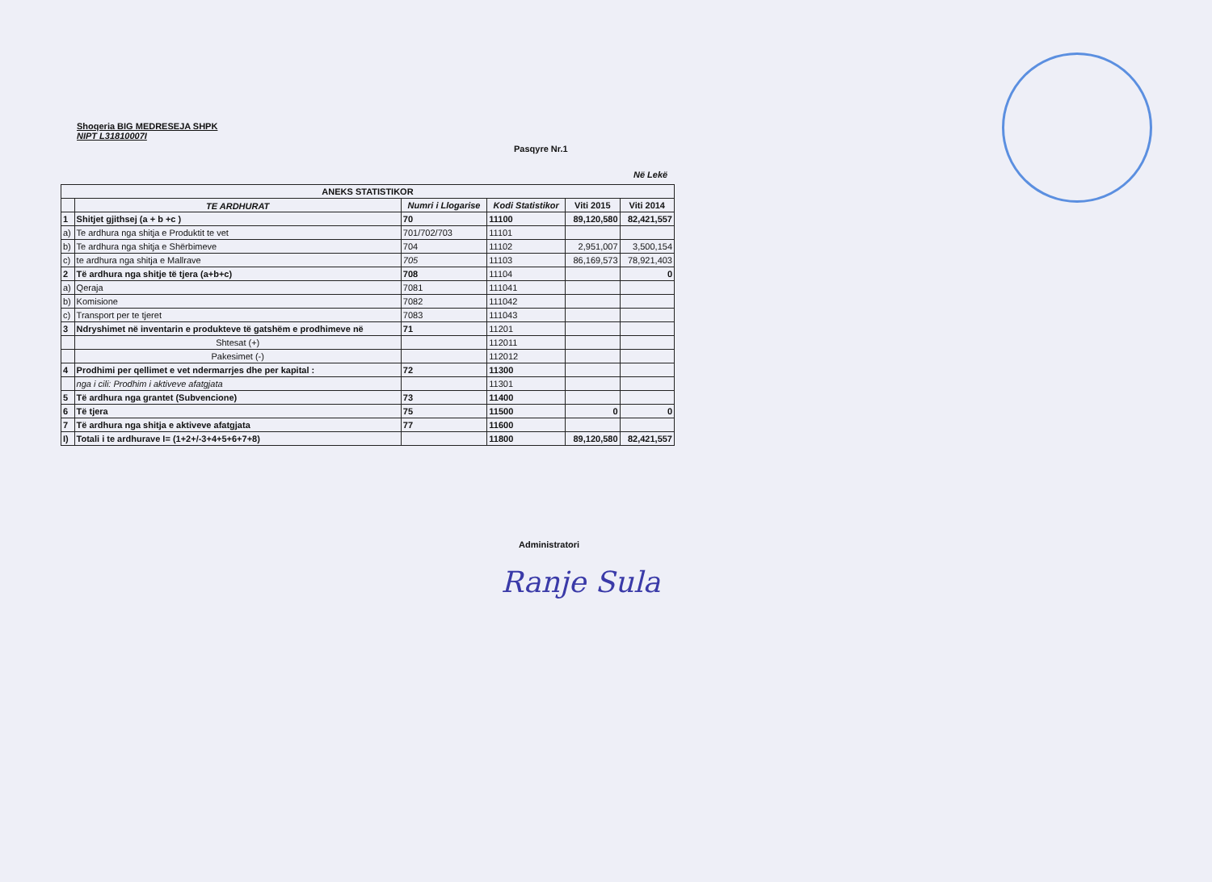Shoqeria BIG MEDRESEJA SHPK
NIPT L31810007I
Pasqyre Nr.1
Në Lekë
| ANEKS STATISTIKOR | | | | | |
| --- | --- | --- | --- | --- | --- |
| | TE ARDHURAT | Numri i Llogarise | Kodi Statistikor | Viti 2015 | Viti 2014 |
| 1 | Shitjet gjithsej (a + b +c ) | 70 | 11100 | 89,120,580 | 82,421,557 |
| a) | Te ardhura nga shitja e Produktit te vet | 701/702/703 | 11101 | | |
| b) | Te ardhura nga shitja e Shërbimeve | 704 | 11102 | 2,951,007 | 3,500,154 |
| c) | te ardhura nga shitja e Mallrave | 705 | 11103 | 86,169,573 | 78,921,403 |
| 2 | Të ardhura nga shitje të tjera (a+b+c) | 708 | 11104 | | 0 |
| a) | Qeraja | 7081 | 111041 | | |
| b) | Komisione | 7082 | 111042 | | |
| c) | Transport per te tjeret | 7083 | 111043 | | |
| 3 | Ndryshimet në inventarin e produkteve të gatshëm e prodhimeve në | 71 | 11201 | | |
| | Shtesat (+) | | 112011 | | |
| | Pakesimet (-) | | 112012 | | |
| 4 | Prodhimi per qellimet e vet ndermarrjes dhe per kapital : | 72 | 11300 | | |
| | nga i cili: Prodhim i aktiveve afatgjata | | 11301 | | |
| 5 | Të ardhura nga grantet (Subvencione) | 73 | 11400 | | |
| 6 | Të tjera | 75 | 11500 | 0 | 0 |
| 7 | Të ardhura nga shitja e aktiveve afatgjata | 77 | 11600 | | |
| I) | Totali i te ardhurave I= (1+2+/-3+4+5+6+7+8) | | 11800 | 89,120,580 | 82,421,557 |
Administratori
Ranje Sula